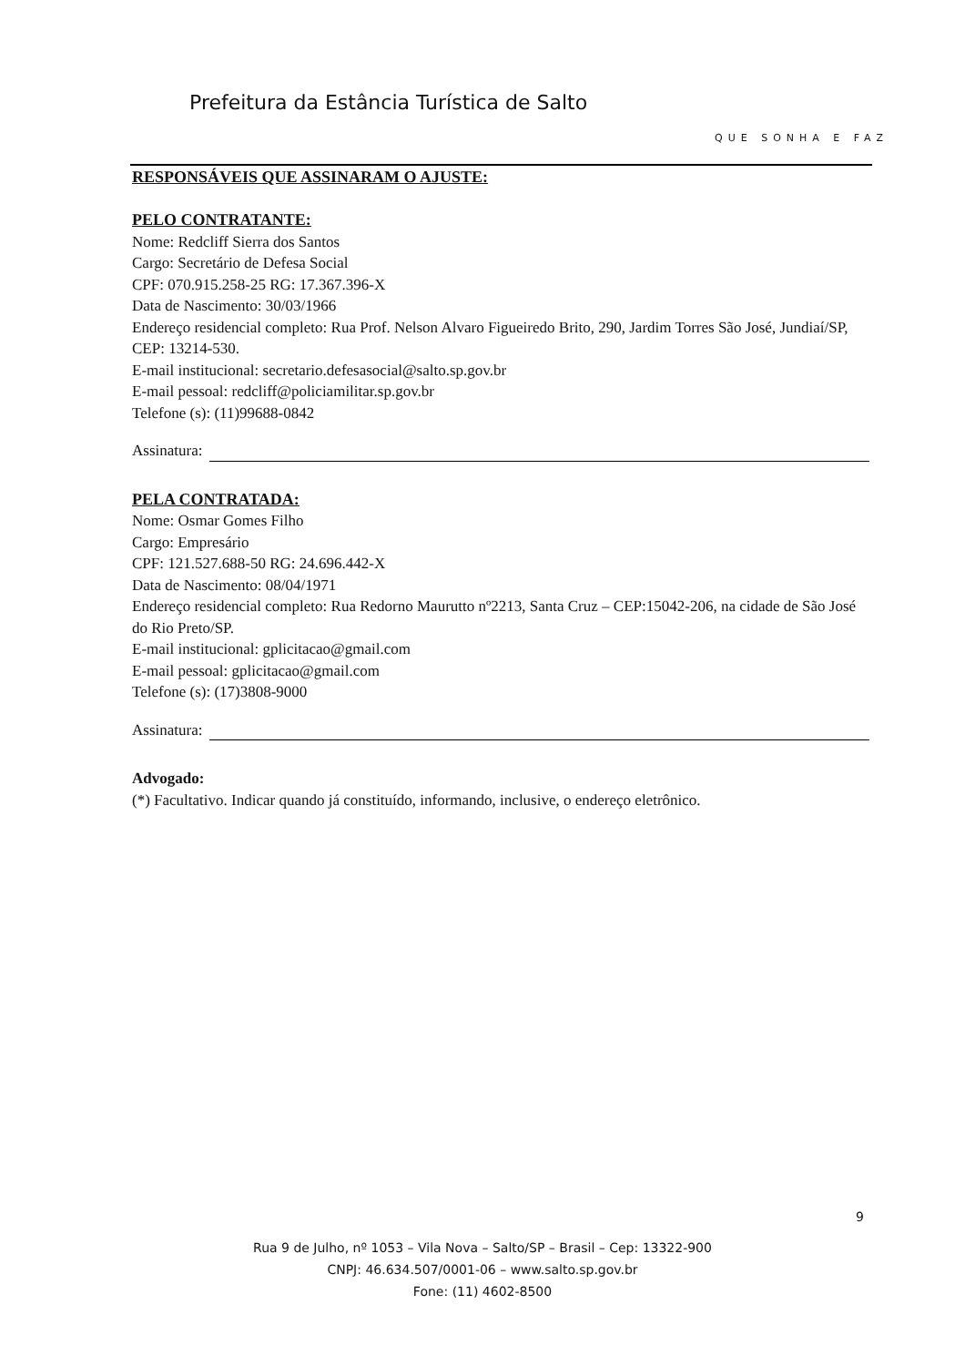Prefeitura da Estância Turística de Salto
QUE SONHA E FAZ
RESPONSÁVEIS QUE ASSINARAM O AJUSTE:
PELO CONTRATANTE:
Nome: Redcliff Sierra dos Santos
Cargo: Secretário de Defesa Social
CPF: 070.915.258-25 RG: 17.367.396-X
Data de Nascimento: 30/03/1966
Endereço residencial completo: Rua Prof. Nelson Alvaro Figueiredo Brito, 290, Jardim Torres São José, Jundiaí/SP, CEP: 13214-530.
E-mail institucional: secretario.defesasocial@salto.sp.gov.br
E-mail pessoal: redcliff@policiamilitar.sp.gov.br
Telefone (s): (11)99688-0842
Assinatura:
PELA CONTRATADA:
Nome: Osmar Gomes Filho
Cargo: Empresário
CPF: 121.527.688-50 RG: 24.696.442-X
Data de Nascimento: 08/04/1971
Endereço residencial completo: Rua Redorno Maurutto nº2213, Santa Cruz – CEP:15042-206, na cidade de São José do Rio Preto/SP.
E-mail institucional: gplicitacao@gmail.com
E-mail pessoal: gplicitacao@gmail.com
Telefone (s): (17)3808-9000
Assinatura:
Advogado:
(*) Facultativo. Indicar quando já constituído, informando, inclusive, o endereço eletrônico.
9
Rua 9 de Julho, nº 1053 – Vila Nova – Salto/SP – Brasil – Cep: 13322-900
CNPJ: 46.634.507/0001-06 – www.salto.sp.gov.br
Fone: (11) 4602-8500